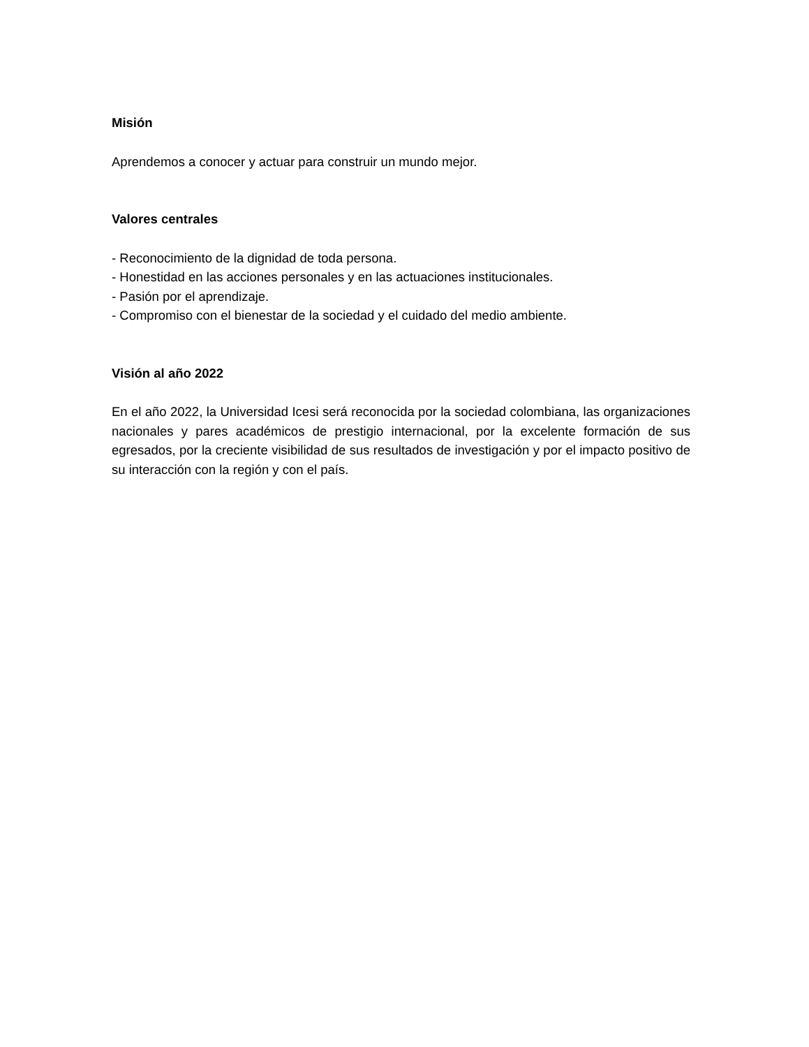Misión
Aprendemos a conocer y actuar para construir un mundo mejor.
Valores centrales
- Reconocimiento de la dignidad de toda persona.
- Honestidad en las acciones personales y en las actuaciones institucionales.
- Pasión por el aprendizaje.
- Compromiso con el bienestar de la sociedad y el cuidado del medio ambiente.
Visión al año 2022
En el año 2022, la Universidad Icesi será reconocida por la sociedad colombiana, las organizaciones nacionales y pares académicos de prestigio internacional, por la excelente formación de sus egresados, por la creciente visibilidad de sus resultados de investigación y por el impacto positivo de su interacción con la región y con el país.